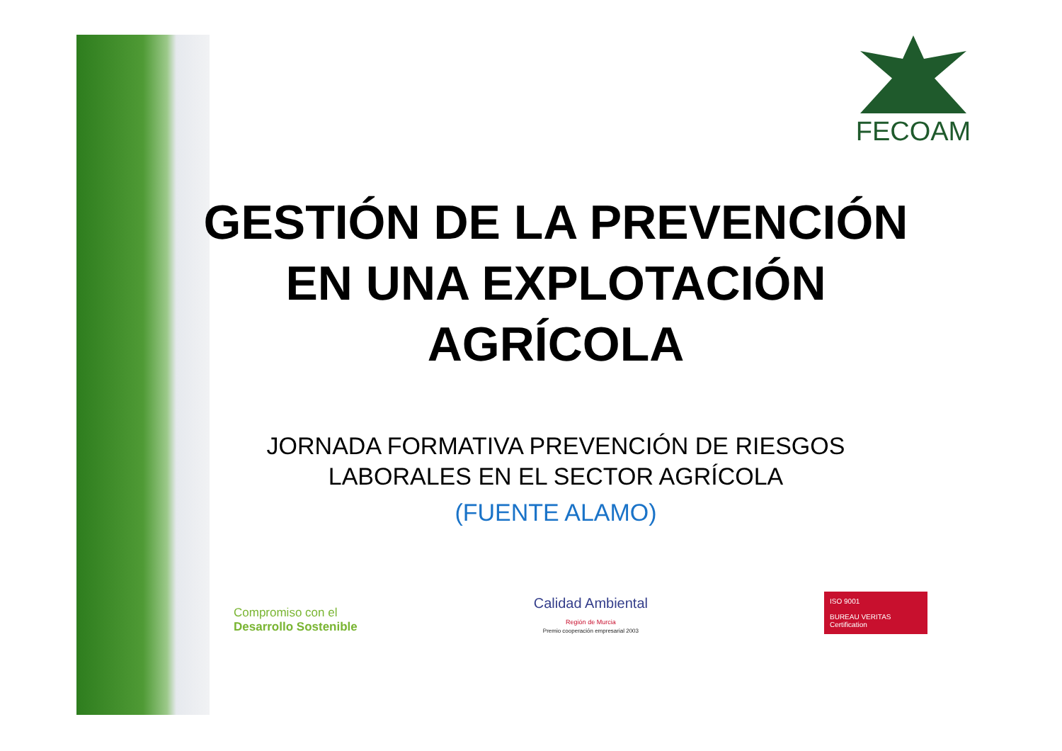FECOAM
GESTIÓN DE LA PREVENCIÓN
EN UNA EXPLOTACIÓN
AGRÍCOLA
JORNADA FORMATIVA PREVENCIÓN DE RIESGOS
LABORALES EN EL SECTOR AGRÍCOLA
(FUENTE ALAMO)
Compromiso con el
Desarrollo Sostenible
Calidad Ambiental
Región de Murcia
Premio cooperación empresarial 2003
ISO 9001
BUREAU VERITAS
Certification